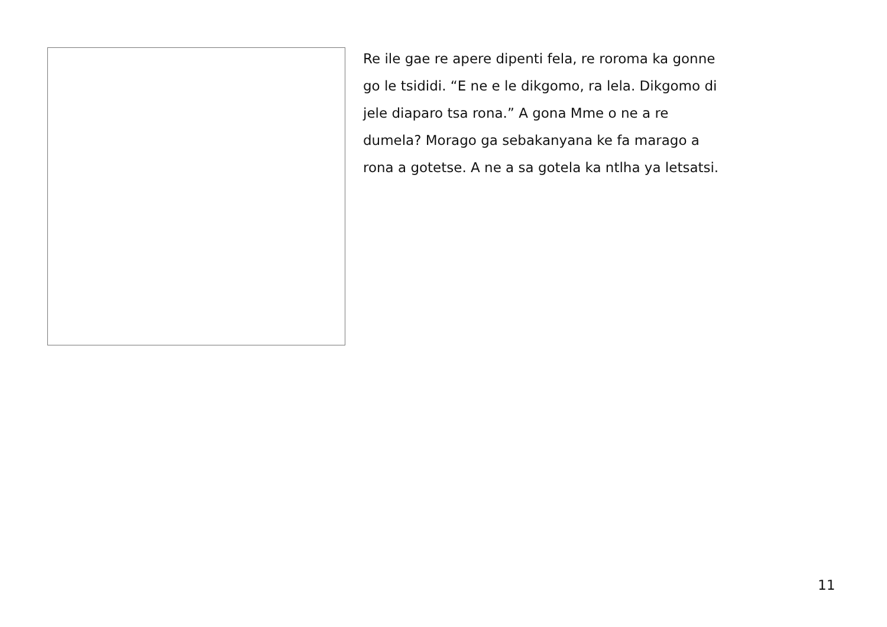Re ile gae re apere dipenti fela, re roroma ka gonne
go le tsididi. “E ne e le dikgomo, ra lela. Dikgomo di
jele diaparo tsa rona.” A gona Mme o ne a re
dumela? Morago ga sebakanyana ke fa marago a
rona a gotetse. A ne a sa gotela ka ntlha ya letsatsi.
11